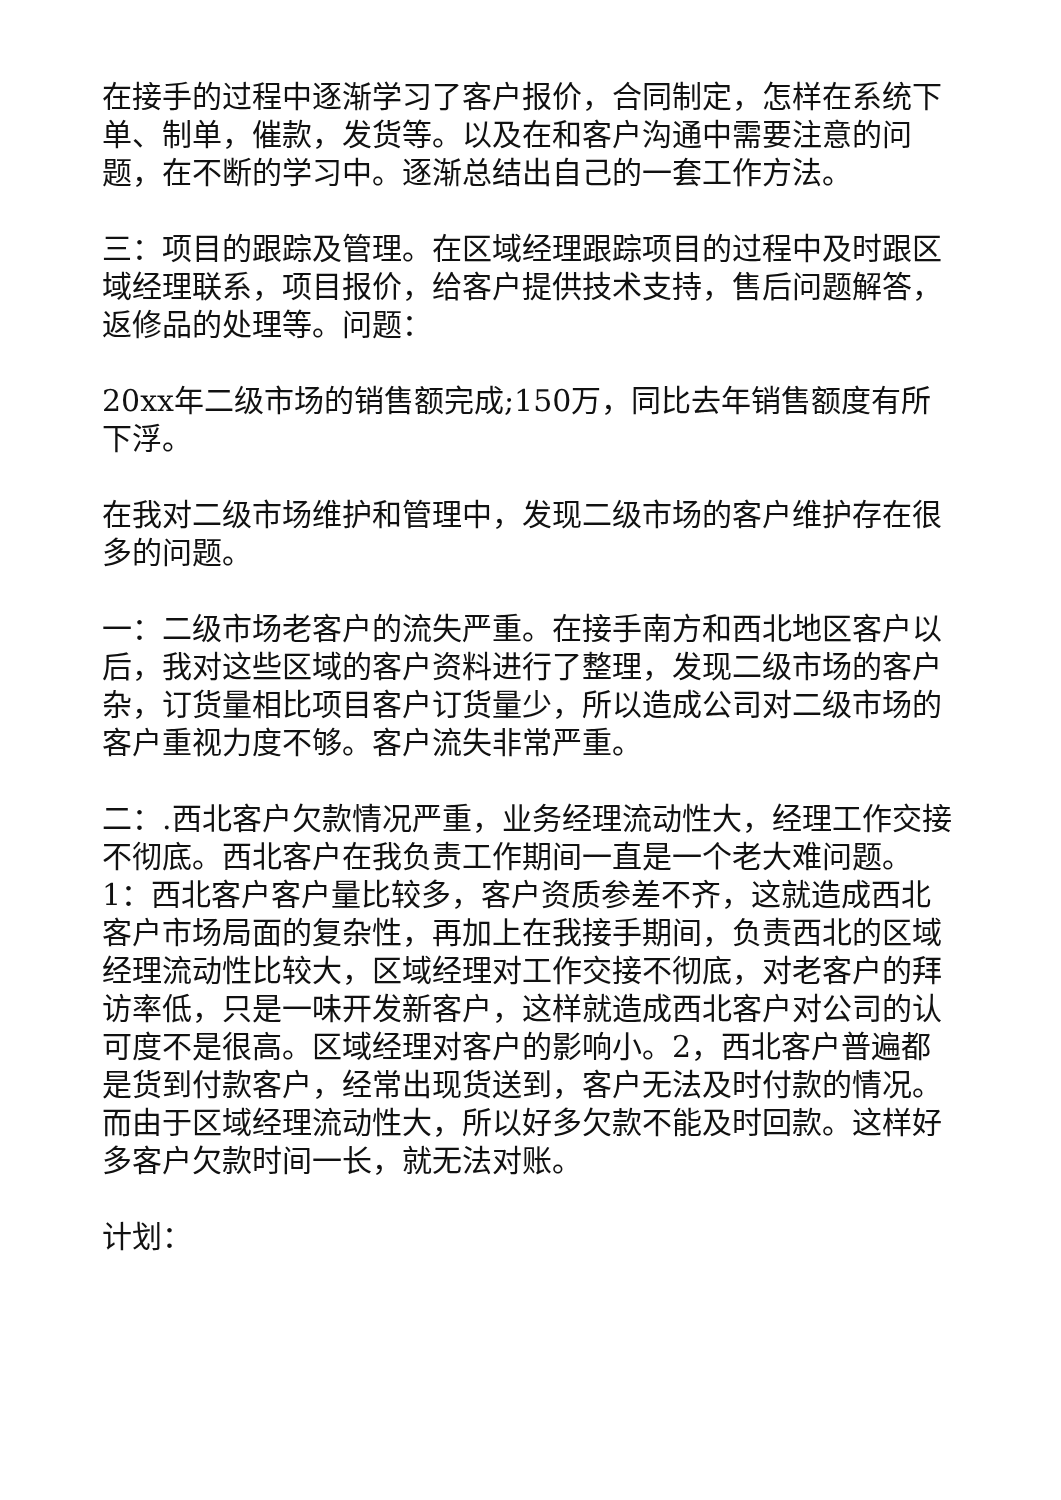在接手的过程中逐渐学习了客户报价，合同制定，怎样在系统下单、制单，催款，发货等。以及在和客户沟通中需要注意的问题，在不断的学习中。逐渐总结出自己的一套工作方法。
三：项目的跟踪及管理。在区域经理跟踪项目的过程中及时跟区域经理联系，项目报价，给客户提供技术支持，售后问题解答，返修品的处理等。问题：
20xx年二级市场的销售额完成;150万，同比去年销售额度有所下浮。
在我对二级市场维护和管理中，发现二级市场的客户维护存在很多的问题。
一：二级市场老客户的流失严重。在接手南方和西北地区客户以后，我对这些区域的客户资料进行了整理，发现二级市场的客户杂，订货量相比项目客户订货量少，所以造成公司对二级市场的客户重视力度不够。客户流失非常严重。
二：.西北客户欠款情况严重，业务经理流动性大，经理工作交接不彻底。西北客户在我负责工作期间一直是一个老大难问题。1：西北客户客户量比较多，客户资质参差不齐，这就造成西北客户市场局面的复杂性，再加上在我接手期间，负责西北的区域经理流动性比较大，区域经理对工作交接不彻底，对老客户的拜访率低，只是一味开发新客户，这样就造成西北客户对公司的认可度不是很高。区域经理对客户的影响小。2，西北客户普遍都是货到付款客户，经常出现货送到，客户无法及时付款的情况。而由于区域经理流动性大，所以好多欠款不能及时回款。这样好多客户欠款时间一长，就无法对账。
计划：